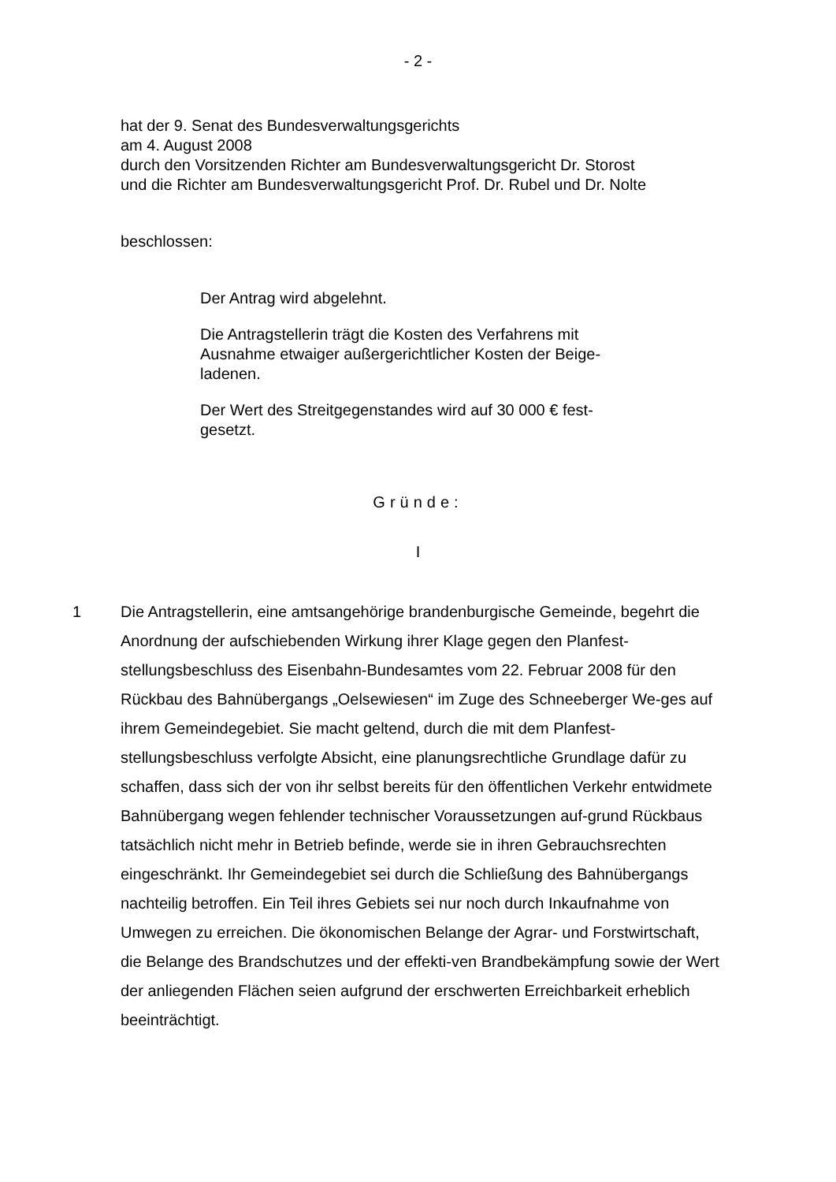- 2 -
hat der 9. Senat des Bundesverwaltungsgerichts
am 4. August 2008
durch den Vorsitzenden Richter am Bundesverwaltungsgericht Dr. Storost
und die Richter am Bundesverwaltungsgericht Prof. Dr. Rubel und Dr. Nolte
beschlossen:
Der Antrag wird abgelehnt.
Die Antragstellerin trägt die Kosten des Verfahrens mit Ausnahme etwaiger außergerichtlicher Kosten der Beige-ladenen.
Der Wert des Streitgegenstandes wird auf 30 000 € fest-gesetzt.
Gründe:
I
1 Die Antragstellerin, eine amtsangehörige brandenburgische Gemeinde, begehrt die Anordnung der aufschiebenden Wirkung ihrer Klage gegen den Planfest-stellungsbeschluss des Eisenbahn-Bundesamtes vom 22. Februar 2008 für den Rückbau des Bahnübergangs „Oelsewiesen“ im Zuge des Schneeberger We-ges auf ihrem Gemeindegebiet. Sie macht geltend, durch die mit dem Planfest-stellungsbeschluss verfolgte Absicht, eine planungsrechtliche Grundlage dafür zu schaffen, dass sich der von ihr selbst bereits für den öffentlichen Verkehr entwidmete Bahnübergang wegen fehlender technischer Voraussetzungen auf-grund Rückbaus tatsächlich nicht mehr in Betrieb befinde, werde sie in ihren Gebrauchsrechten eingeschränkt. Ihr Gemeindegebiet sei durch die Schließung des Bahnübergangs nachteilig betroffen. Ein Teil ihres Gebiets sei nur noch durch Inkaufnahme von Umwegen zu erreichen. Die ökonomischen Belange der Agrar- und Forstwirtschaft, die Belange des Brandschutzes und der effekti-ven Brandbekämpfung sowie der Wert der anliegenden Flächen seien aufgrund der erschwerten Erreichbarkeit erheblich beeinträchtigt.